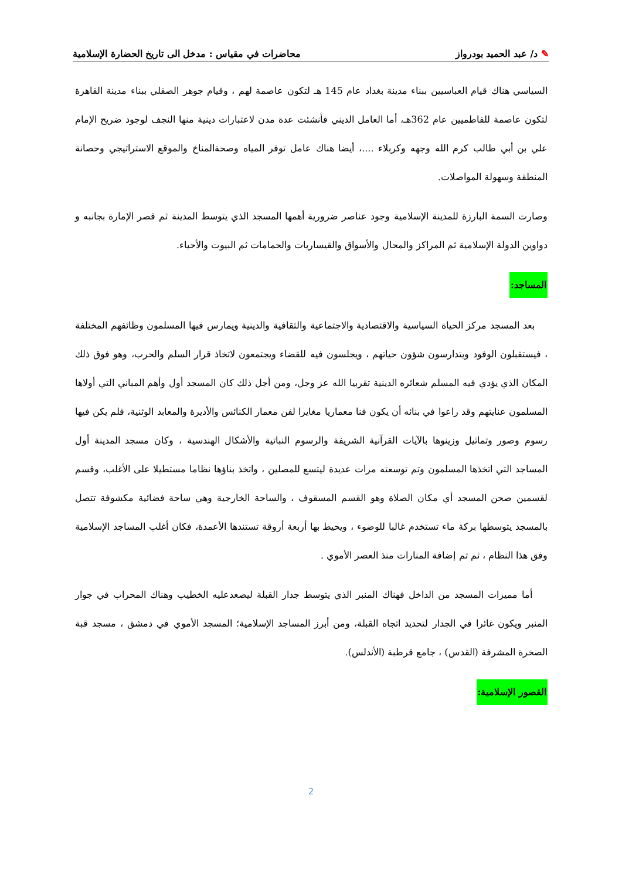✎ د/ عبد الحميد بودرواز محاضرات في مقياس : مدخل الى تاريخ الحضارة الإسلامية
السياسي هناك قيام العباسيين ببناء مدينة بغداد عام 145 هـ لتكون عاصمة لهم ، وقيام جوهر الصقلي ببناء مدينة القاهرة لتكون عاصمة للفاطميين عام 362هـ، أما العامل الديني فأنشئت عدة مدن لاعتبارات دينية منها النجف لوجود ضريح الإمام علي بن أبي طالب كرم الله وجهه وكربلاء ....، أيضا هناك عامل توفر المياه وصحةالمناخ والموقع الاستراتيجي وحصانة المنطقة وسهولة المواصلات.
وصارت السمة البارزة للمدينة الإسلامية وجود عناصر ضرورية أهمها المسجد الذي يتوسط المدينة ثم قصر الإمارة بجانبه و دواوين الدولة الإسلامية ثم المراكز والمحال والأسواق والقيساريات والحمامات ثم البيوت والأحياء.
المساجد:
بعد المسجد مركز الحياة السياسية والاقتصادية والاجتماعية والثقافية والدينية ويمارس فيها المسلمون وظائفهم المختلفة ، فيستقبلون الوفود ويتدارسون شؤون حياتهم ، ويجلسون فيه للقضاء ويجتمعون لاتخاذ قرار السلم والحرب، وهو فوق ذلك المكان الذي يؤدي فيه المسلم شعائره الدينية تقربيا الله عز وجل، ومن أجل ذلك كان المسجد أول وأهم المباني التي أولاها المسلمون عنايتهم وقد راعوا في بنائه أن يكون فنا معماريا مغايرا لفن معمار الكنائس والأديرة والمعابد الوثنية، فلم يكن فيها رسوم وصور وتماثيل وزينوها بالآيات القرآنية الشريفة والرسوم النباتية والأشكال الهندسية ، وكان مسجد المدينة أول المساجد التي اتخذها المسلمون وتم توسعته مرات عديدة ليتسع للمصلين ، واتخذ بناؤها نظاما مستطيلا على الأغلب، وقسم لقسمين صحن المسجد أي مكان الصلاة وهو القسم المسقوف ، والساحة الخارجية وهي ساحة فضائية مكشوفة تتصل بالمسجد يتوسطها بركة ماء تستخدم غالبا للوضوء ، ويحيط بها أربعة أروقة تستندها الأعمدة، فكان أغلب المساجد الإسلامية وفق هذا النظام ، ثم تم إضافة المنارات منذ العصر الأموي .
أما مميزات المسجد من الداخل فهناك المنبر الذي يتوسط جدار القبلة ليصعدعليه الخطيب وهناك المحراب في جوار المنبر ويكون غائرا في الجدار لتحديد اتجاه القبلة، ومن أبرز المساجد الإسلامية؛ المسجد الأموي في دمشق ، مسجد قبة الصخرة المشرفة (القدس) ، جامع قرطبة (الأندلس).
القصور الإسلامية:
2